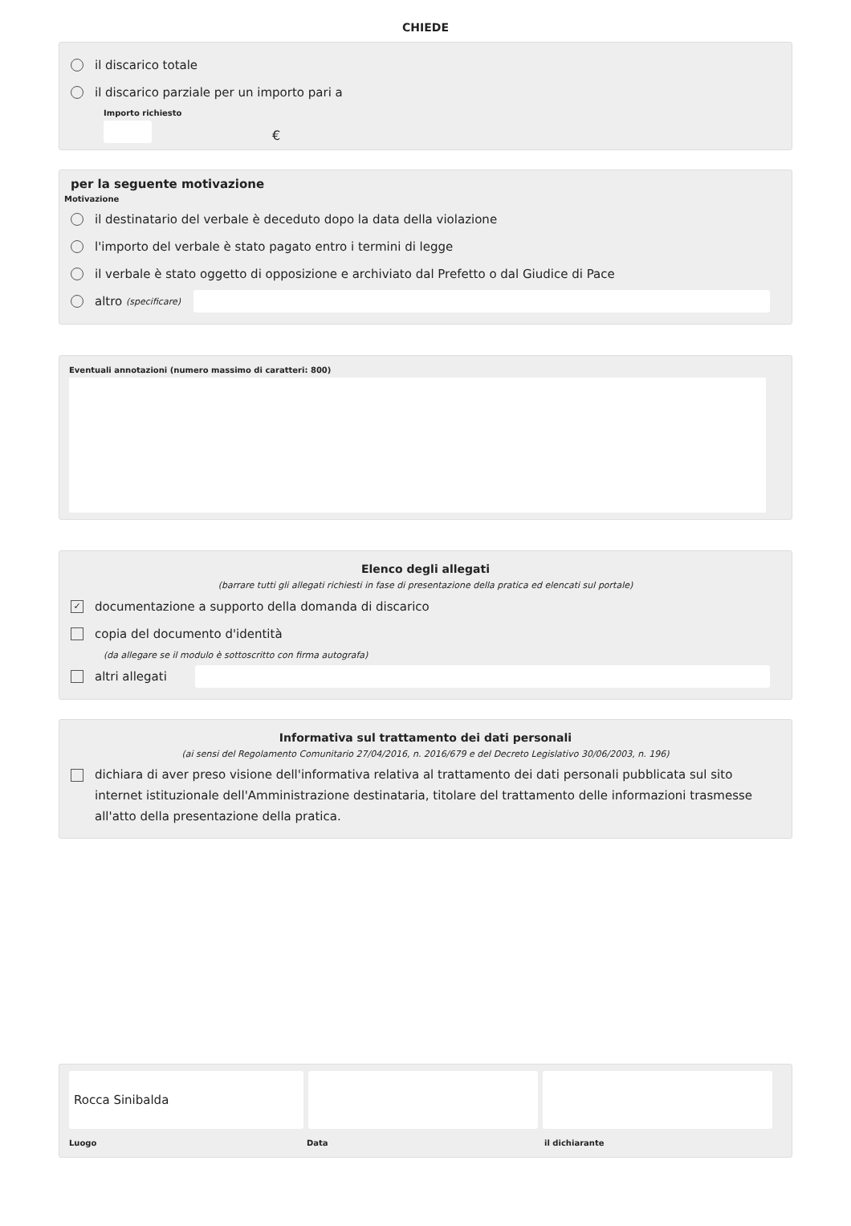CHIEDE
il discarico totale
il discarico parziale per un importo pari a
Importo richiesto
€
per la seguente motivazione
Motivazione
il destinatario del verbale è deceduto dopo la data della violazione
l'importo del verbale è stato pagato entro i termini di legge
il verbale è stato oggetto di opposizione e archiviato dal Prefetto o dal Giudice di Pace
altro (specificare)
Eventuali annotazioni (numero massimo di caratteri: 800)
Elenco degli allegati
(barrare tutti gli allegati richiesti in fase di presentazione della pratica ed elencati sul portale)
✓ documentazione a supporto della domanda di discarico
copia del documento d'identità
(da allegare se il modulo è sottoscritto con firma autografa)
altri allegati
Informativa sul trattamento dei dati personali
(ai sensi del Regolamento Comunitario 27/04/2016, n. 2016/679 e del Decreto Legislativo 30/06/2003, n. 196)
dichiara di aver preso visione dell'informativa relativa al trattamento dei dati personali pubblicata sul sito internet istituzionale dell'Amministrazione destinataria, titolare del trattamento delle informazioni trasmesse all'atto della presentazione della pratica.
Rocca Sinibalda
Luogo Data il dichiarante